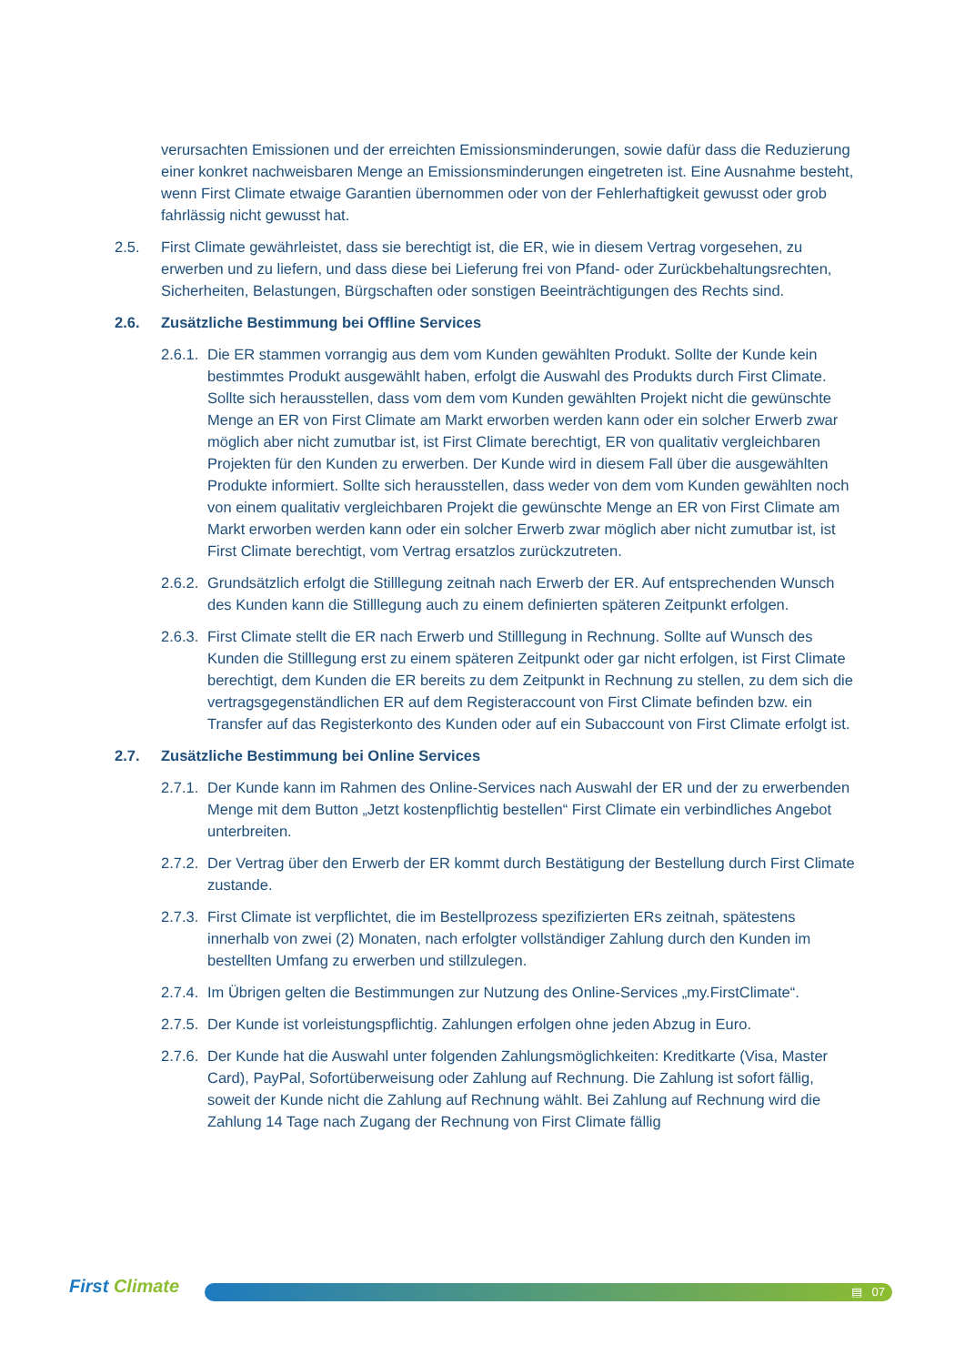verursachten Emissionen und der erreichten Emissionsminderungen, sowie dafür dass die Reduzierung einer konkret nachweisbaren Menge an Emissionsminderungen eingetreten ist. Eine Ausnahme besteht, wenn First Climate etwaige Garantien übernommen oder von der Fehlerhaftigkeit gewusst oder grob fahrlässig nicht gewusst hat.
2.5. First Climate gewährleistet, dass sie berechtigt ist, die ER, wie in diesem Vertrag vorgesehen, zu erwerben und zu liefern, und dass diese bei Lieferung frei von Pfand- oder Zurückbehaltungsrechten, Sicherheiten, Belastungen, Bürgschaften oder sonstigen Beeinträchtigungen des Rechts sind.
2.6. Zusätzliche Bestimmung bei Offline Services
2.6.1.
Die ER stammen vorrangig aus dem vom Kunden gewählten Produkt. Sollte der Kunde kein bestimmtes Produkt ausgewählt haben, erfolgt die Auswahl des Produkts durch First Climate. Sollte sich herausstellen, dass vom dem vom Kunden gewählten Projekt nicht die gewünschte Menge an ER von First Climate am Markt erworben werden kann oder ein solcher Erwerb zwar möglich aber nicht zumutbar ist, ist First Climate berechtigt, ER von qualitativ vergleichbaren Projekten für den Kunden zu erwerben. Der Kunde wird in diesem Fall über die ausgewählten Produkte informiert. Sollte sich herausstellen, dass weder von dem vom Kunden gewählten noch von einem qualitativ vergleichbaren Projekt die gewünschte Menge an ER von First Climate am Markt erworben werden kann oder ein solcher Erwerb zwar möglich aber nicht zumutbar ist, ist First Climate berechtigt, vom Vertrag ersatzlos zurückzutreten.
2.6.2.
Grundsätzlich erfolgt die Stilllegung zeitnah nach Erwerb der ER. Auf entsprechenden Wunsch des Kunden kann die Stilllegung auch zu einem definierten späteren Zeitpunkt erfolgen.
2.6.3.
First Climate stellt die ER nach Erwerb und Stilllegung in Rechnung. Sollte auf Wunsch des Kunden die Stilllegung erst zu einem späteren Zeitpunkt oder gar nicht erfolgen, ist First Climate berechtigt, dem Kunden die ER bereits zu dem Zeitpunkt in Rechnung zu stellen, zu dem sich die vertragsgegenständlichen ER auf dem Registeraccount von First Climate befinden bzw. ein Transfer auf das Registerkonto des Kunden oder auf ein Subaccount von First Climate erfolgt ist.
2.7. Zusätzliche Bestimmung bei Online Services
2.7.1.
Der Kunde kann im Rahmen des Online-Services nach Auswahl der ER und der zu erwerbenden Menge mit dem Button „Jetzt kostenpflichtig bestellen“ First Climate ein verbindliches Angebot unterbreiten.
2.7.2.
Der Vertrag über den Erwerb der ER kommt durch Bestätigung der Bestellung durch First Climate zustande.
2.7.3.
First Climate ist verpflichtet, die im Bestellprozess spezifizierten ERs zeitnah, spätestens innerhalb von zwei (2) Monaten, nach erfolgter vollständiger Zahlung durch den Kunden im bestellten Umfang zu erwerben und stillzulegen.
2.7.4.
Im Übrigen gelten die Bestimmungen zur Nutzung des Online-Services „my.FirstClimate“.
2.7.5.
Der Kunde ist vorleistungspflichtig. Zahlungen erfolgen ohne jeden Abzug in Euro.
2.7.6.
Der Kunde hat die Auswahl unter folgenden Zahlungsmöglichkeiten: Kreditkarte (Visa, Master Card), PayPal, Sofortüberweisung oder Zahlung auf Rechnung. Die Zahlung ist sofort fällig, soweit der Kunde nicht die Zahlung auf Rechnung wählt. Bei Zahlung auf Rechnung wird die Zahlung 14 Tage nach Zugang der Rechnung von First Climate fällig
First Climate
▤ 07